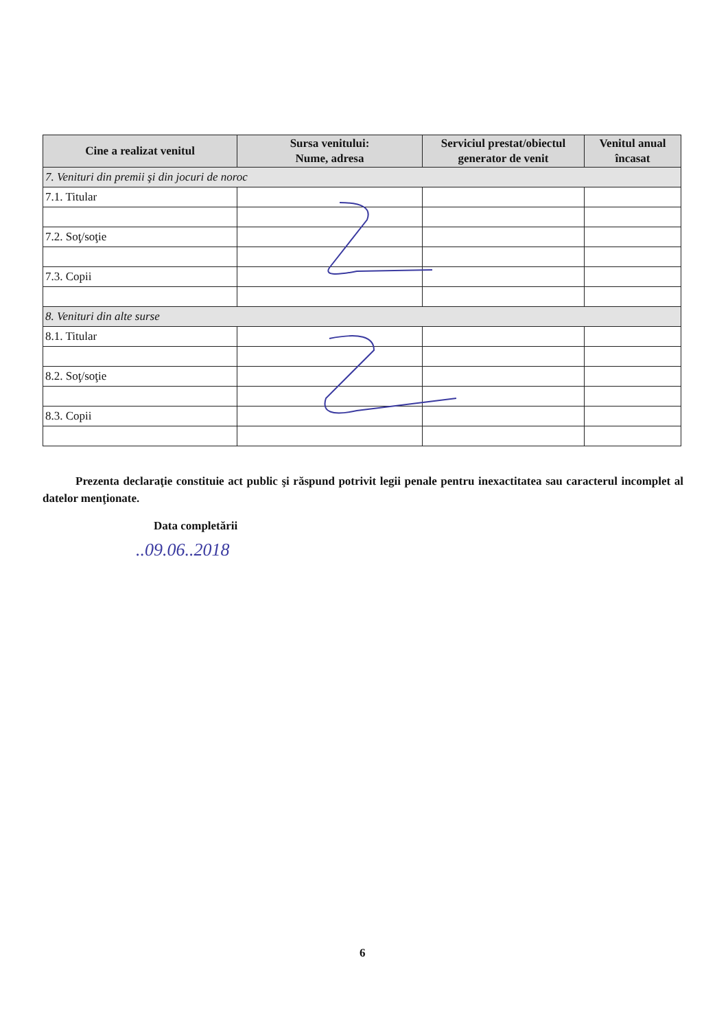| Cine a realizat venitul | Sursa venitului: Nume, adresa | Serviciul prestat/obiectul generator de venit | Venitul anual încasat |
| --- | --- | --- | --- |
| 7. Venituri din premii şi din jocuri de noroc | | | |
| 7.1. Titular | | | |
| 7.2. Soţ/soţie | | | |
| 7.3. Copii | | | |
| 8. Venituri din alte surse | | | |
| 8.1. Titular | | | |
| 8.2. Soţ/soţie | | | |
| 8.3. Copii | | | |
Prezenta declaraţie constituie act public şi răspund potrivit legii penale pentru inexactitatea sau caracterul incomplet al datelor menţionate.
Data completării
..09.06..2018
6